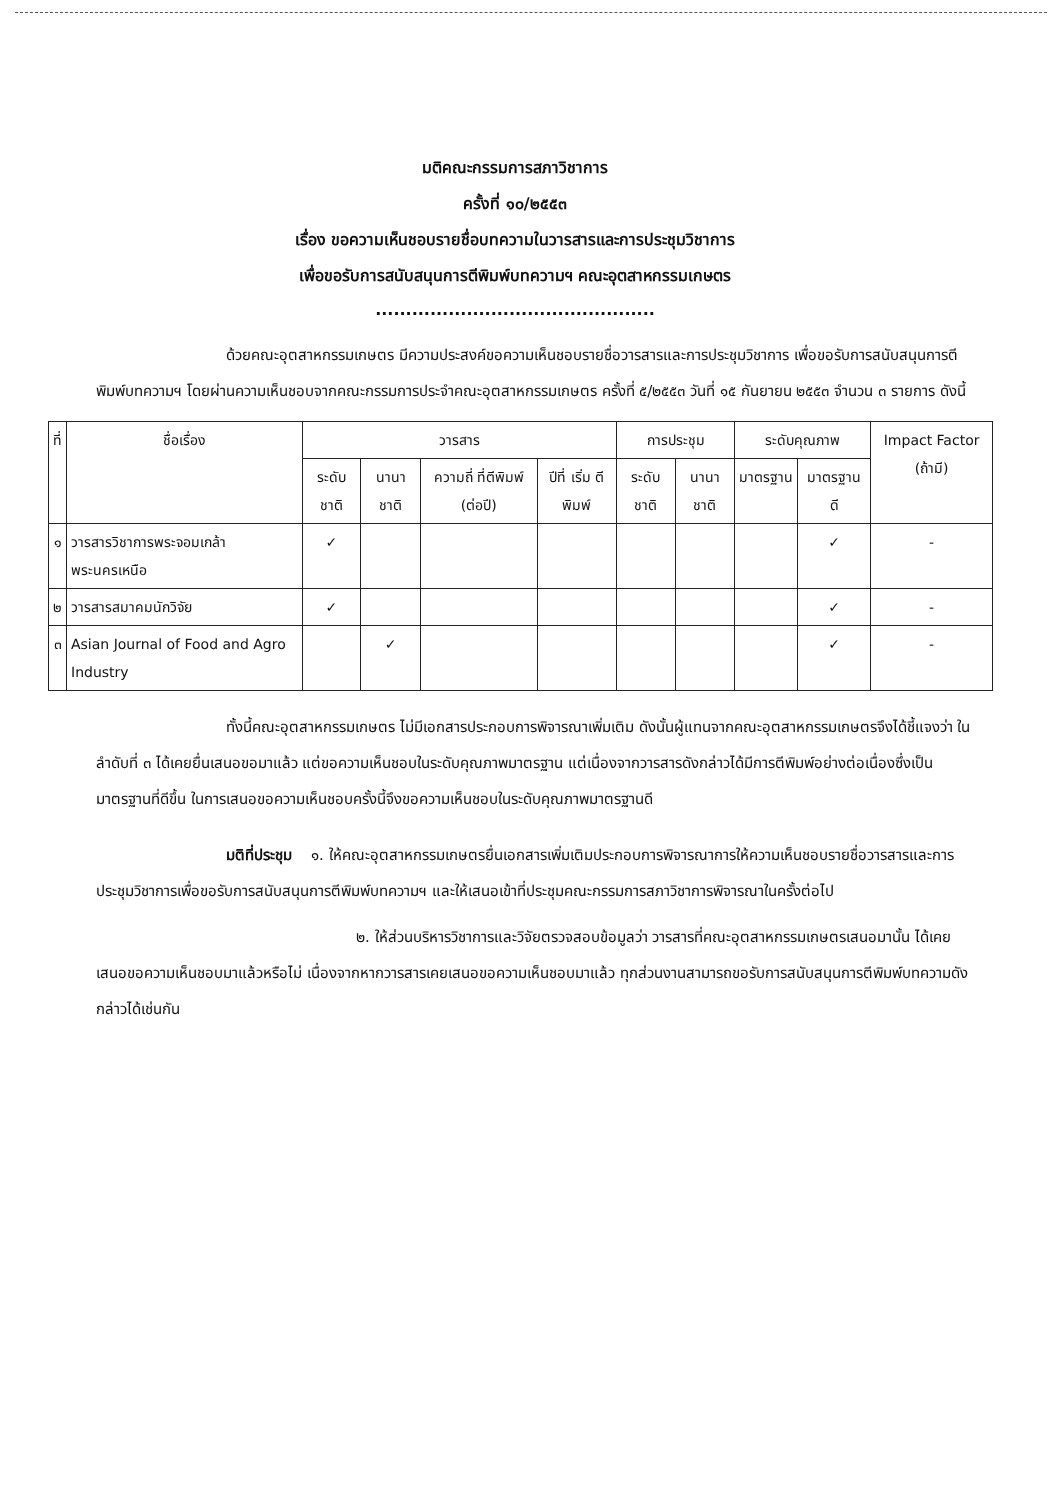มติคณะกรรมการสภาวิชาการ
ครั้งที่ ๑๐/๒๕๕๓
เรื่อง ขอความเห็นชอบรายชื่อบทความในวารสารและการประชุมวิชาการ
เพื่อขอรับการสนับสนุนการตีพิมพ์บทความฯ คณะอุตสาหกรรมเกษตร
..............................................
ด้วยคณะอุตสาหกรรมเกษตร มีความประสงค์ขอความเห็นชอบรายชื่อวารสารและการประชุมวิชาการ เพื่อขอรับการสนับสนุนการตีพิมพ์บทความฯ โดยผ่านความเห็นชอบจากคณะกรรมการประจำคณะอุตสาหกรรมเกษตร ครั้งที่ ๕/๒๕๕๓ วันที่ ๑๕ กันยายน ๒๕๕๓ จำนวน ๓ รายการ ดังนี้
| ที่ | ชื่อเรื่อง | วารสาร | | | | การประชุม | | ระดับคุณภาพ | | Impact Factor (ถ้ามี) |
| --- | --- | --- | --- | --- | --- | --- | --- | --- | --- | --- |
| | | ระดับ ชาติ | นานา ชาติ | ความถี่ ที่ตีพิมพ์ (ต่อปี) | ปีที่ เริ่ม ตีพิมพ์ | ระดับ ชาติ | นานา ชาติ | มาตรฐาน | มาตรฐาน ดี | |
| ๑ | วารสารวิชาการพระจอมเกล้าพระนครเหนือ | ✓ | | | | | | | ✓ | - |
| ๒ | วารสารสมาคมนักวิจัย | ✓ | | | | | | | ✓ | - |
| ๓ | Asian Journal of Food and Agro Industry | | ✓ | | | | | | ✓ | - |
ทั้งนี้คณะอุตสาหกรรมเกษตร ไม่มีเอกสารประกอบการพิจารณาเพิ่มเติม ดังนั้นผู้แทนจากคณะอุตสาหกรรมเกษตรจึงได้ชี้แจงว่า ในลำดับที่ ๓ ได้เคยยื่นเสนอขอมาแล้ว แต่ขอความเห็นชอบในระดับคุณภาพมาตรฐาน แต่เนื่องจากวารสารดังกล่าวได้มีการตีพิมพ์อย่างต่อเนื่องซึ่งเป็นมาตรฐานที่ดีขึ้น ในการเสนอขอความเห็นชอบครั้งนี้จึงขอความเห็นชอบในระดับคุณภาพมาตรฐานดี
มติที่ประชุม ๑. ให้คณะอุตสาหกรรมเกษตรยื่นเอกสารเพิ่มเติมประกอบการพิจารณาการให้ความเห็นชอบรายชื่อวารสารและการประชุมวิชาการเพื่อขอรับการสนับสนุนการตีพิมพ์บทความฯ และให้เสนอเข้าที่ประชุมคณะกรรมการสภาวิชาการพิจารณาในครั้งต่อไป
๒. ให้ส่วนบริหารวิชาการและวิจัยตรวจสอบข้อมูลว่า วารสารที่คณะอุตสาหกรรมเกษตรเสนอมานั้น ได้เคยเสนอขอความเห็นชอบมาแล้วหรือไม่ เนื่องจากหากวารสารเคยเสนอขอความเห็นชอบมาแล้ว ทุกส่วนงานสามารถขอรับการสนับสนุนการตีพิมพ์บทความดังกล่าวได้เช่นกัน